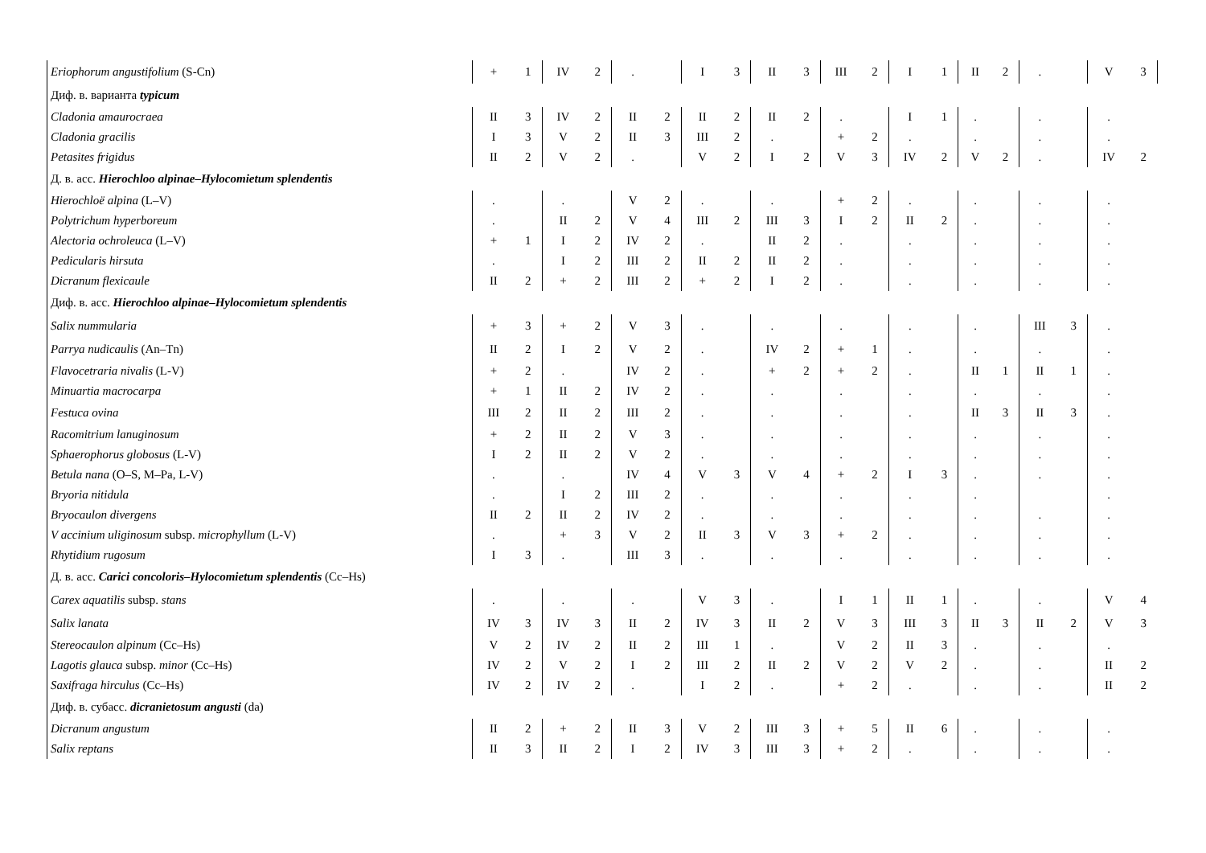| Eriophorum angustifolium (S-Cn) | + | 1 | IV | 2 | . | | I | 3 | II | 3 | III | 2 | I | 1 | II | 2 | . | | V | 3 |
| Диф. в. варианта typicum | | | | | | | | | | | | | | | | | | | | |
| Cladonia amaurocraea | II | 3 | IV | 2 | II | 2 | II | 2 | II | 2 | . | | I | 1 | . | | . | | . | |
| Cladonia gracilis | I | 3 | V | 2 | II | 3 | III | 2 | . | | + | 2 | . | | . | | . | | . | |
| Petasites frigidus | II | 2 | V | 2 | . | | V | 2 | I | 2 | V | 3 | IV | 2 | V | 2 | . | | IV | 2 |
| Д. в. асс. Hierochloo alpinae–Hylocomietum splendentis | | | | | | | | | | | | | | | | | | | | |
| Hierochloë alpina (L–V) | . | | . | | V | 2 | . | | . | | + | 2 | . | | . | | . | | . | |
| Polytrichum hyperboreum | . | | II | 2 | V | 4 | III | 2 | III | 3 | I | 2 | II | 2 | . | | . | | . | |
| Alectoria ochroleuca (L–V) | + | 1 | I | 2 | IV | 2 | . | | II | 2 | . | | . | | . | | . | | . | |
| Pedicularis hirsuta | . | | I | 2 | III | 2 | II | 2 | II | 2 | . | | . | | . | | . | | . | |
| Dicranum flexicaule | II | 2 | + | 2 | III | 2 | + | 2 | I | 2 | . | | . | | . | | . | | . | |
| Диф. в. асс. Hierochloo alpinae–Hylocomietum splendentis | | | | | | | | | | | | | | | | | | | | |
| Salix nummularia | + | 3 | + | 2 | V | 3 | . | | . | | . | | . | | . | | III | 3 | . | |
| Parrya nudicaulis (An–Tn) | II | 2 | I | 2 | V | 2 | . | | IV | 2 | + | 1 | . | | . | | . | | . | |
| Flavocetraria nivalis (L-V) | + | 2 | . | | IV | 2 | . | | + | 2 | + | 2 | . | | II | 1 | II | 1 | . | |
| Minuartia macrocarpa | + | 1 | II | 2 | IV | 2 | . | | . | | . | | . | | . | | . | | . | |
| Festuca ovina | III | 2 | II | 2 | III | 2 | . | | . | | . | | . | | II | 3 | II | 3 | . | |
| Racomitrium lanuginosum | + | 2 | II | 2 | V | 3 | . | | . | | . | | . | | . | | . | | . | |
| Sphaerophorus globosus (L-V) | I | 2 | II | 2 | V | 2 | . | | . | | . | | . | | . | | . | | . | |
| Betula nana (O–S, M–Pa, L-V) | . | | . | | IV | 4 | V | 3 | V | 4 | + | 2 | I | 3 | . | | . | | . | |
| Bryoria nitidula | . | | I | 2 | III | 2 | . | | . | | . | | . | | . | | | | . | |
| Bryocaulon divergens | II | 2 | II | 2 | IV | 2 | . | | . | | . | | . | | . | | . | | . | |
| V accinium uliginosum subsp. microphyllum (L-V) | . | | + | 3 | V | 2 | II | 3 | V | 3 | + | 2 | . | | . | | . | | . | |
| Rhytidium rugosum | I | 3 | . | | III | 3 | . | | . | | . | | . | | . | | . | | . | |
| Д. в. асс. Carici concoloris–Hylocomietum splendentis (Cc–Hs) | | | | | | | | | | | | | | | | | | | | |
| Carex aquatilis subsp. stans | . | | . | | . | | V | 3 | . | | I | 1 | II | 1 | . | | . | | V | 4 |
| Salix lanata | IV | 3 | IV | 3 | II | 2 | IV | 3 | II | 2 | V | 3 | III | 3 | II | 3 | II | 2 | V | 3 |
| Stereocaulon alpinum (Cc–Hs) | V | 2 | IV | 2 | II | 2 | III | 1 | . | | V | 2 | II | 3 | . | | . | | . | |
| Lagotis glauca subsp. minor (Cc–Hs) | IV | 2 | V | 2 | I | 2 | III | 2 | II | 2 | V | 2 | V | 2 | . | | . | | II | 2 |
| Saxifraga hirculus (Cc–Hs) | IV | 2 | IV | 2 | . | | I | 2 | . | | + | 2 | . | | . | | . | | II | 2 |
| Диф. в. субасс. dicranietosum angusti (da) | | | | | | | | | | | | | | | | | | | | |
| Dicranum angustum | II | 2 | + | 2 | II | 3 | V | 2 | III | 3 | + | 5 | II | 6 | . | | . | | . | |
| Salix reptans | II | 3 | II | 2 | I | 2 | IV | 3 | III | 3 | + | 2 | . | | . | | . | | . | |